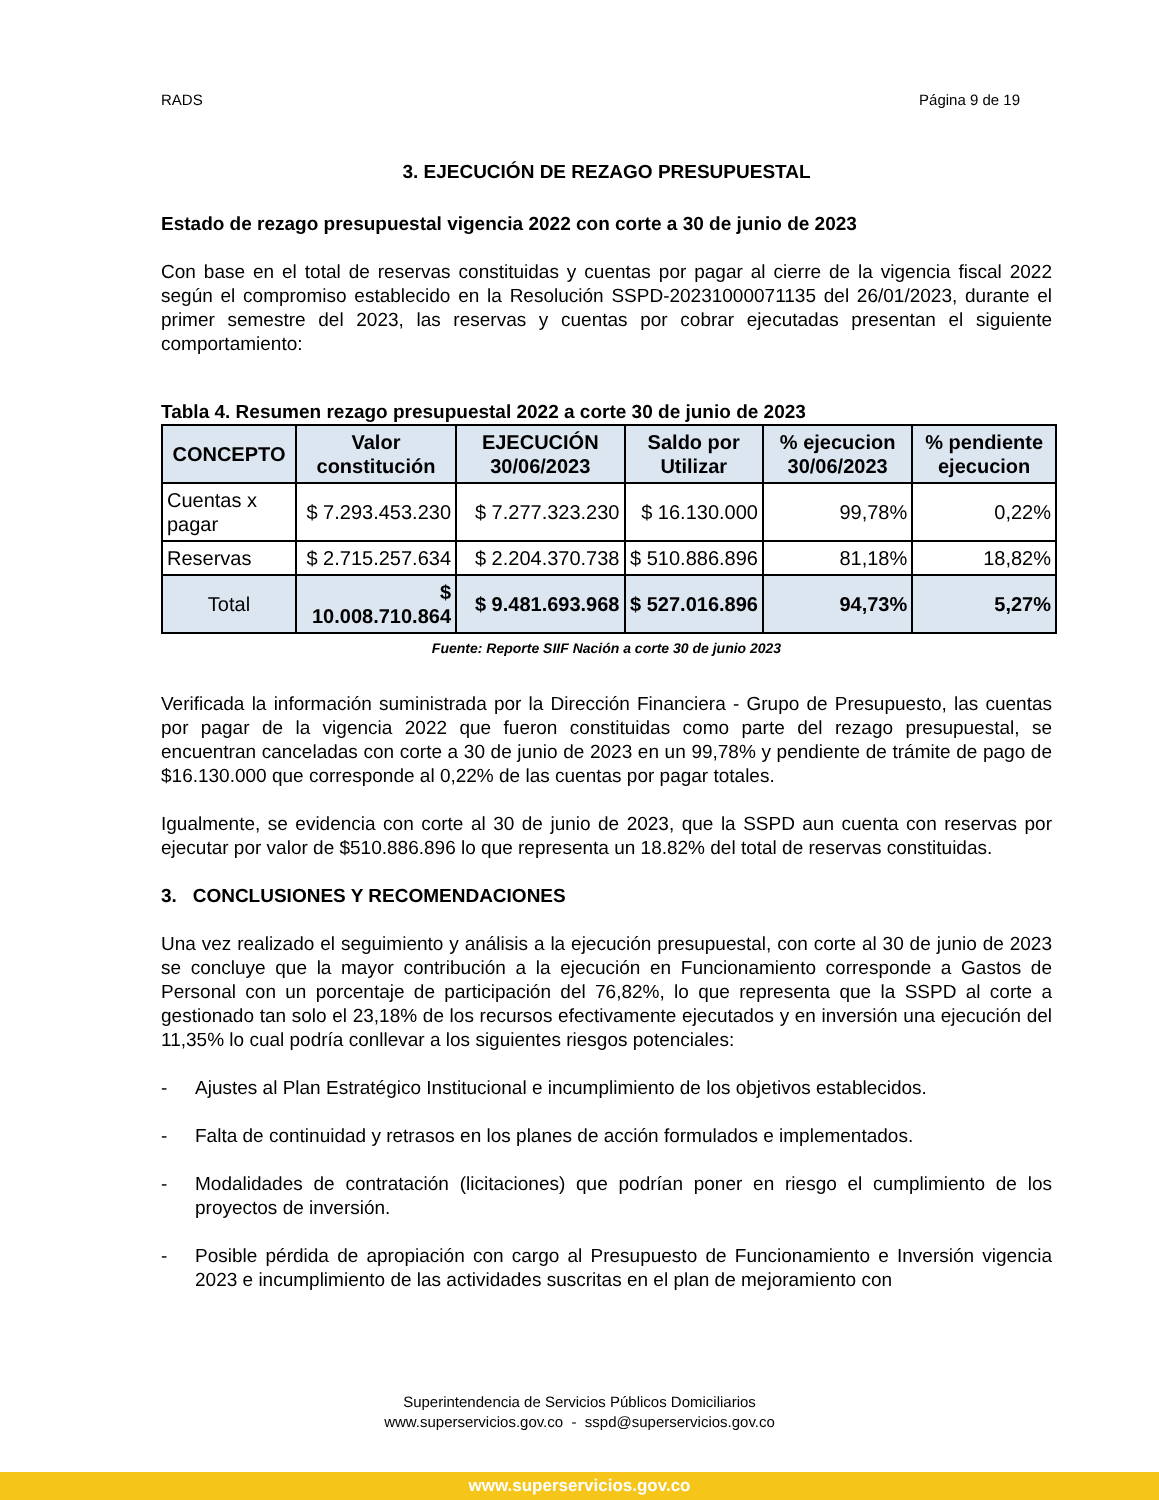RADS Página 9 de 19
3. EJECUCIÓN DE REZAGO PRESUPUESTAL
Estado de rezago presupuestal vigencia 2022 con corte a 30 de junio de 2023
Con base en el total de reservas constituidas y cuentas por pagar al cierre de la vigencia fiscal 2022 según el compromiso establecido en la Resolución SSPD-20231000071135 del 26/01/2023, durante el primer semestre del 2023, las reservas y cuentas por cobrar ejecutadas presentan el siguiente comportamiento:
Tabla 4. Resumen rezago presupuestal 2022 a corte 30 de junio de 2023
| CONCEPTO | Valor constitución | EJECUCIÓN 30/06/2023 | Saldo por Utilizar | % ejecucion 30/06/2023 | % pendiente ejecucion |
| --- | --- | --- | --- | --- | --- |
| Cuentas x pagar | $ 7.293.453.230 | $ 7.277.323.230 | $ 16.130.000 | 99,78% | 0,22% |
| Reservas | $ 2.715.257.634 | $ 2.204.370.738 | $ 510.886.896 | 81,18% | 18,82% |
| Total | $ 10.008.710.864 | $ 9.481.693.968 | $ 527.016.896 | 94,73% | 5,27% |
Fuente: Reporte SIIF Nación a corte 30 de junio 2023
Verificada la información suministrada por la Dirección Financiera - Grupo de Presupuesto, las cuentas por pagar de la vigencia 2022 que fueron constituidas como parte del rezago presupuestal, se encuentran canceladas con corte a 30 de junio de 2023 en un 99,78% y pendiente de trámite de pago de $16.130.000 que corresponde al 0,22% de las cuentas por pagar totales.
Igualmente, se evidencia con corte al 30 de junio de 2023, que la SSPD aun cuenta con reservas por ejecutar por valor de $510.886.896 lo que representa un 18.82% del total de reservas constituidas.
3. CONCLUSIONES Y RECOMENDACIONES
Una vez realizado el seguimiento y análisis a la ejecución presupuestal, con corte al 30 de junio de 2023 se concluye que la mayor contribución a la ejecución en Funcionamiento corresponde a Gastos de Personal con un porcentaje de participación del 76,82%, lo que representa que la SSPD al corte a gestionado tan solo el 23,18% de los recursos efectivamente ejecutados y en inversión una ejecución del 11,35% lo cual podría conllevar a los siguientes riesgos potenciales:
- Ajustes al Plan Estratégico Institucional e incumplimiento de los objetivos establecidos.
- Falta de continuidad y retrasos en los planes de acción formulados e implementados.
- Modalidades de contratación (licitaciones) que podrían poner en riesgo el cumplimiento de los proyectos de inversión.
- Posible pérdida de apropiación con cargo al Presupuesto de Funcionamiento e Inversión vigencia 2023 e incumplimiento de las actividades suscritas en el plan de mejoramiento con
Superintendencia de Servicios Públicos Domiciliarios
www.superservicios.gov.co - sspd@superservicios.gov.co
www.superservicios.gov.co